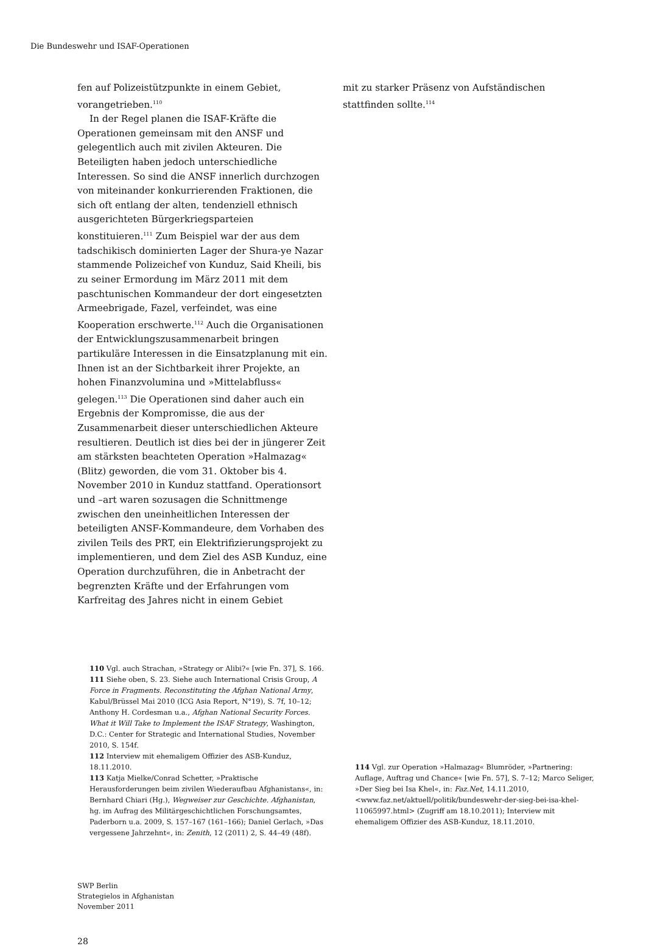Die Bundeswehr und ISAF-Operationen
fen auf Polizeistützpunkte in einem Gebiet, vorangetrieben.<sup>110</sup>
In der Regel planen die ISAF-Kräfte die Operationen gemeinsam mit den ANSF und gelegentlich auch mit zivilen Akteuren. Die Beteiligten haben jedoch unterschiedliche Interessen. So sind die ANSF innerlich durchzogen von miteinander konkurrierenden Fraktionen, die sich oft entlang der alten, tendenziell ethnisch ausgerichteten Bürgerkriegsparteien konstituieren.<sup>111</sup> Zum Beispiel war der aus dem tadschikisch dominierten Lager der Shura-ye Nazar stammende Polizeichef von Kunduz, Said Kheili, bis zu seiner Ermordung im März 2011 mit dem paschtunischen Kommandeur der dort eingesetzten Armeebrigade, Fazel, verfeindet, was eine Kooperation erschwerte.<sup>112</sup> Auch die Organisationen der Entwicklungszusammenarbeit bringen partikuläre Interessen in die Einsatzplanung mit ein. Ihnen ist an der Sichtbarkeit ihrer Projekte, an hohen Finanzvolumina und »Mittelabfluss« gelegen.<sup>113</sup> Die Operationen sind daher auch ein Ergebnis der Kompromisse, die aus der Zusammenarbeit dieser unterschiedlichen Akteure resultieren. Deutlich ist dies bei der in jüngerer Zeit am stärksten beachteten Operation »Halmazag« (Blitz) geworden, die vom 31. Oktober bis 4. November 2010 in Kunduz stattfand. Operationsort und –art waren sozusagen die Schnittmenge zwischen den uneinheitlichen Interessen der beteiligten ANSF-Kommandeure, dem Vorhaben des zivilen Teils des PRT, ein Elektrifizierungsprojekt zu implementieren, und dem Ziel des ASB Kunduz, eine Operation durchzuführen, die in Anbetracht der begrenzten Kräfte und der Erfahrungen vom Karfreitag des Jahres nicht in einem Gebiet
mit zu starker Präsenz von Aufständischen stattfinden sollte.<sup>114</sup>
110 Vgl. auch Strachan, »Strategy or Alibi?« [wie Fn. 37], S. 166.
111 Siehe oben, S. 23. Siehe auch International Crisis Group, A Force in Fragments. Reconstituting the Afghan National Army, Kabul/Brüssel Mai 2010 (ICG Asia Report, N°19), S. 7f, 10–12; Anthony H. Cordesman u.a., Afghan National Security Forces. What it Will Take to Implement the ISAF Strategy, Washington, D.C.: Center for Strategic and International Studies, November 2010, S. 154f.
112 Interview mit ehemaligem Offizier des ASB-Kunduz, 18.11.2010.
113 Katja Mielke/Conrad Schetter, »Praktische Herausforderungen beim zivilen Wiederaufbau Afghanistans«, in: Bernhard Chiari (Hg.), Wegweiser zur Geschichte. Afghanistan, hg. im Aufrag des Militärgeschichtlichen Forschungsamtes, Paderborn u.a. 2009, S. 157–167 (161–166); Daniel Gerlach, »Das vergessene Jahrzehnt«, in: Zenith, 12 (2011) 2, S. 44–49 (48f).
114 Vgl. zur Operation »Halmazag« Blumröder, »Partnering: Auflage, Auftrag und Chance« [wie Fn. 57], S. 7–12; Marco Seliger, »Der Sieg bei Isa Khel«, in: Faz.Net, 14.11.2010, <www.faz.net/aktuell/politik/bundeswehr-der-sieg-bei-isa-khel-11065997.html> (Zugriff am 18.10.2011); Interview mit ehemaligem Offizier des ASB-Kunduz, 18.11.2010.
SWP Berlin
Strategielos in Afghanistan
November 2011
28